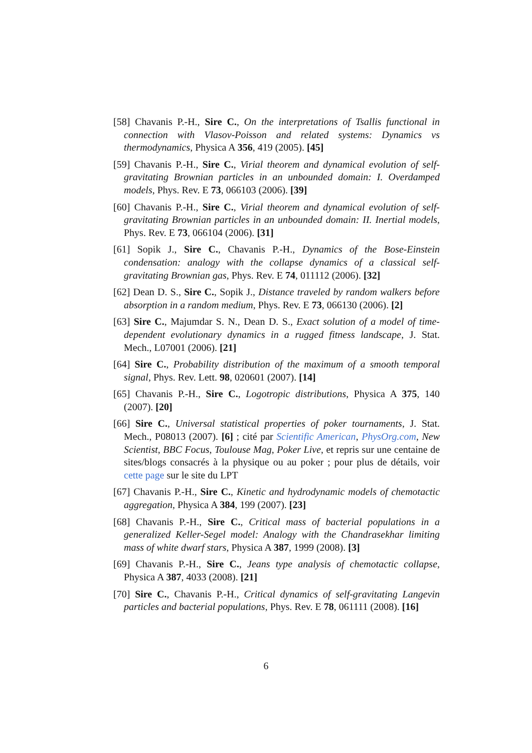[58] Chavanis P.-H., Sire C., On the interpretations of Tsallis functional in connection with Vlasov-Poisson and related systems: Dynamics vs thermodynamics, Physica A 356, 419 (2005). [45]
[59] Chavanis P.-H., Sire C., Virial theorem and dynamical evolution of self-gravitating Brownian particles in an unbounded domain: I. Overdamped models, Phys. Rev. E 73, 066103 (2006). [39]
[60] Chavanis P.-H., Sire C., Virial theorem and dynamical evolution of self-gravitating Brownian particles in an unbounded domain: II. Inertial models, Phys. Rev. E 73, 066104 (2006). [31]
[61] Sopik J., Sire C., Chavanis P.-H., Dynamics of the Bose-Einstein condensation: analogy with the collapse dynamics of a classical self-gravitating Brownian gas, Phys. Rev. E 74, 011112 (2006). [32]
[62] Dean D. S., Sire C., Sopik J., Distance traveled by random walkers before absorption in a random medium, Phys. Rev. E 73, 066130 (2006). [2]
[63] Sire C., Majumdar S. N., Dean D. S., Exact solution of a model of time-dependent evolutionary dynamics in a rugged fitness landscape, J. Stat. Mech., L07001 (2006). [21]
[64] Sire C., Probability distribution of the maximum of a smooth temporal signal, Phys. Rev. Lett. 98, 020601 (2007). [14]
[65] Chavanis P.-H., Sire C., Logotropic distributions, Physica A 375, 140 (2007). [20]
[66] Sire C., Universal statistical properties of poker tournaments, J. Stat. Mech., P08013 (2007). [6] ; cité par Scientific American, PhysOrg.com, New Scientist, BBC Focus, Toulouse Mag, Poker Live, et repris sur une centaine de sites/blogs consacrés à la physique ou au poker ; pour plus de détails, voir cette page sur le site du LPT
[67] Chavanis P.-H., Sire C., Kinetic and hydrodynamic models of chemotactic aggregation, Physica A 384, 199 (2007). [23]
[68] Chavanis P.-H., Sire C., Critical mass of bacterial populations in a generalized Keller-Segel model: Analogy with the Chandrasekhar limiting mass of white dwarf stars, Physica A 387, 1999 (2008). [3]
[69] Chavanis P.-H., Sire C., Jeans type analysis of chemotactic collapse, Physica A 387, 4033 (2008). [21]
[70] Sire C., Chavanis P.-H., Critical dynamics of self-gravitating Langevin particles and bacterial populations, Phys. Rev. E 78, 061111 (2008). [16]
6